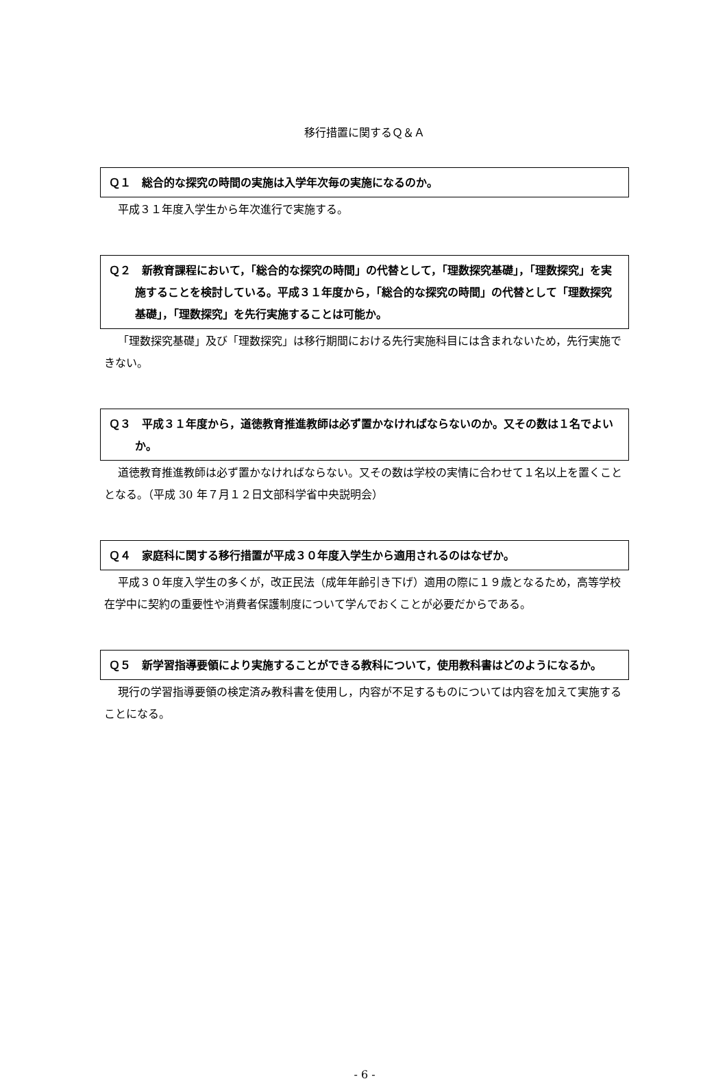移行措置に関するＱ＆Ａ
Ｑ１　総合的な探究の時間の実施は入学年次毎の実施になるのか。
平成３１年度入学生から年次進行で実施する。
Ｑ２　新教育課程において，「総合的な探究の時間」の代替として，「理数探究基礎」，「理数探究」を実施することを検討している。平成３１年度から，「総合的な探究の時間」の代替として「理数探究基礎」，「理数探究」を先行実施することは可能か。
「理数探究基礎」及び「理数探究」は移行期間における先行実施科目には含まれないため，先行実施できない。
Ｑ３　平成３１年度から，道徳教育推進教師は必ず置かなければならないのか。又その数は１名でよいか。
道徳教育推進教師は必ず置かなければならない。又その数は学校の実情に合わせて１名以上を置くこととなる。（平成 30 年７月１２日文部科学省中央説明会）
Ｑ４　家庭科に関する移行措置が平成３０年度入学生から適用されるのはなぜか。
平成３０年度入学生の多くが，改正民法（成年年齢引き下げ）適用の際に１９歳となるため，高等学校在学中に契約の重要性や消費者保護制度について学んでおくことが必要だからである。
Ｑ５　新学習指導要領により実施することができる教科について，使用教科書はどのようになるか。
現行の学習指導要領の検定済み教科書を使用し，内容が不足するものについては内容を加えて実施することになる。
- 6 -